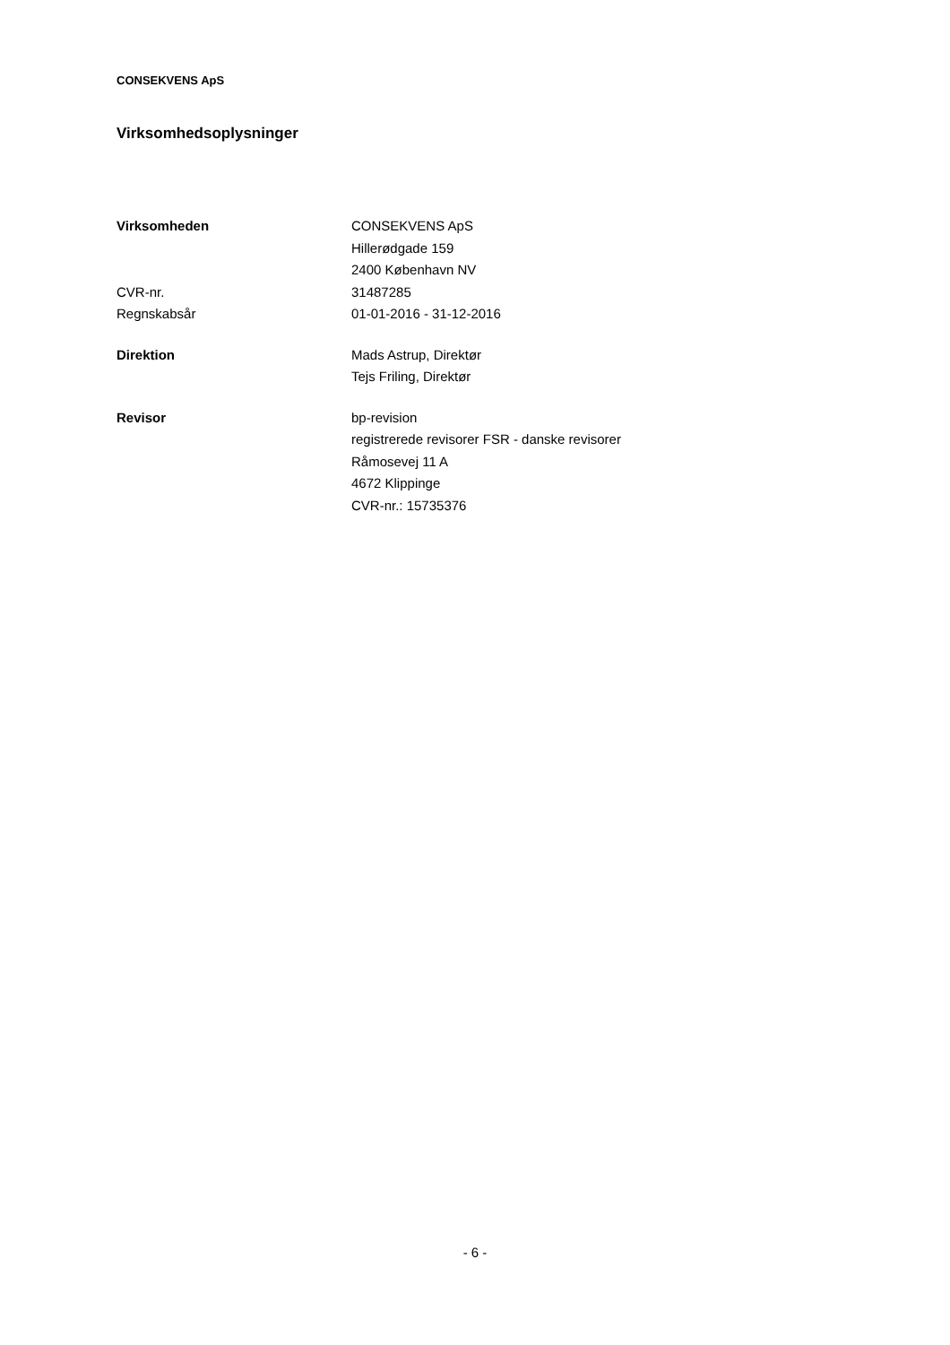CONSEKVENS ApS
Virksomhedsoplysninger
| Virksomheden | CONSEKVENS ApS |
| | Hillerødgade 159 |
| | 2400 København NV |
| CVR-nr. | 31487285 |
| Regnskabsår | 01-01-2016 - 31-12-2016 |
| Direktion | Mads Astrup, Direktør |
| | Tejs Friling, Direktør |
| Revisor | bp-revision |
| | registrerede revisorer FSR - danske revisorer |
| | Råmosevej 11 A |
| | 4672 Klippinge |
| | CVR-nr.: 15735376 |
- 6 -